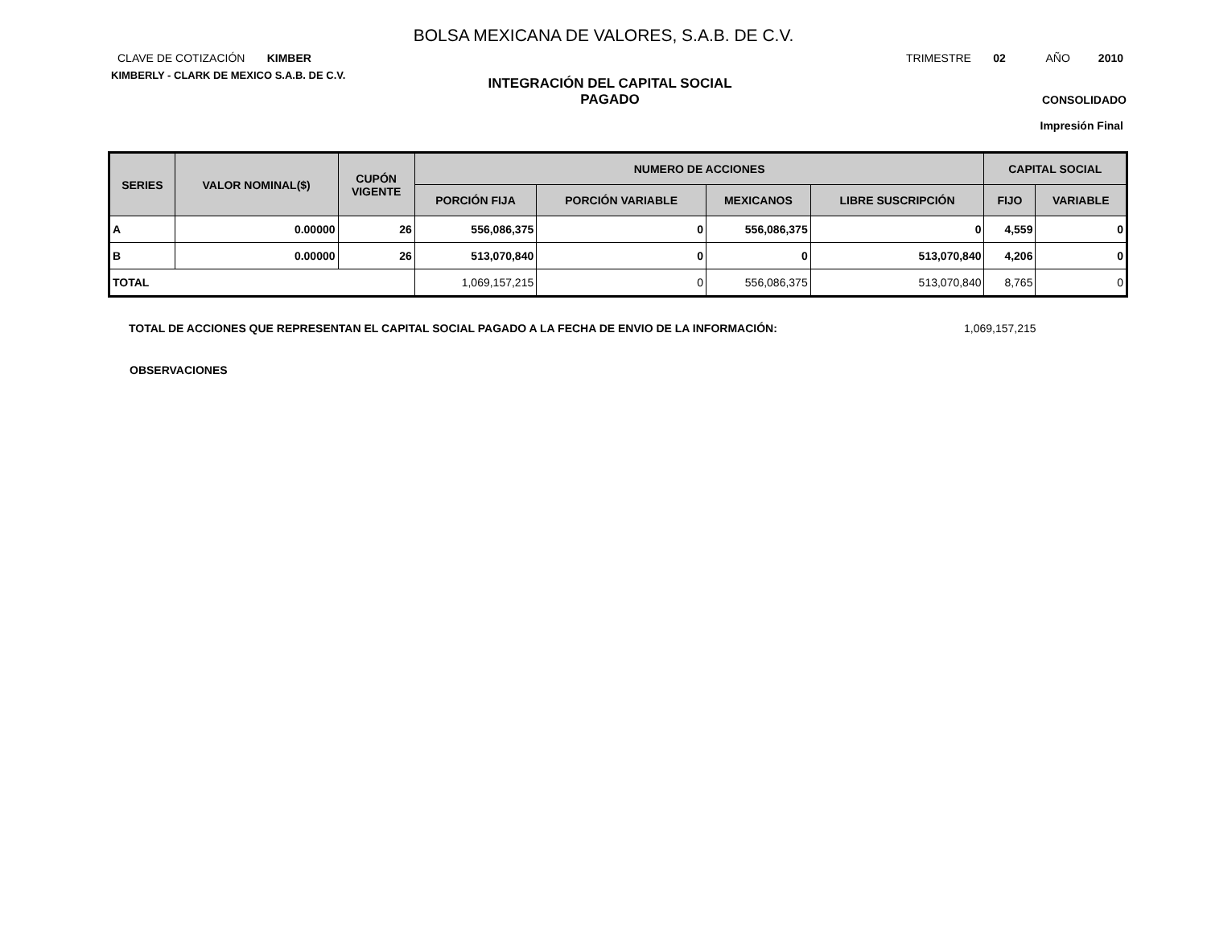BOLSA MEXICANA DE VALORES, S.A.B. DE C.V.
CLAVE DE COTIZACIÓN KIMBER
TRIMESTRE 02 AÑO 2010
KIMBERLY - CLARK DE MEXICO S.A.B. DE C.V.
INTEGRACIÓN DEL CAPITAL SOCIAL
PAGADO
CONSOLIDADO
Impresión Final
| SERIES | VALOR NOMINAL($) | CUPÓN VIGENTE | NUMERO DE ACCIONES | | | | CAPITAL SOCIAL | |
| --- | --- | --- | --- | --- | --- | --- | --- | --- |
| | | | PORCIÓN FIJA | PORCIÓN VARIABLE | MEXICANOS | LIBRE SUSCRIPCIÓN | FIJO | VARIABLE |
| A | 0.00000 | 26 | 556,086,375 | 0 | 556,086,375 | 0 | 4,559 | 0 |
| B | 0.00000 | 26 | 513,070,840 | 0 | 0 | 513,070,840 | 4,206 | 0 |
| TOTAL | | | 1,069,157,215 | 0 | 556,086,375 | 513,070,840 | 8,765 | 0 |
TOTAL DE ACCIONES QUE REPRESENTAN EL CAPITAL SOCIAL PAGADO A LA FECHA DE ENVIO DE LA INFORMACIÓN: 1,069,157,215
OBSERVACIONES